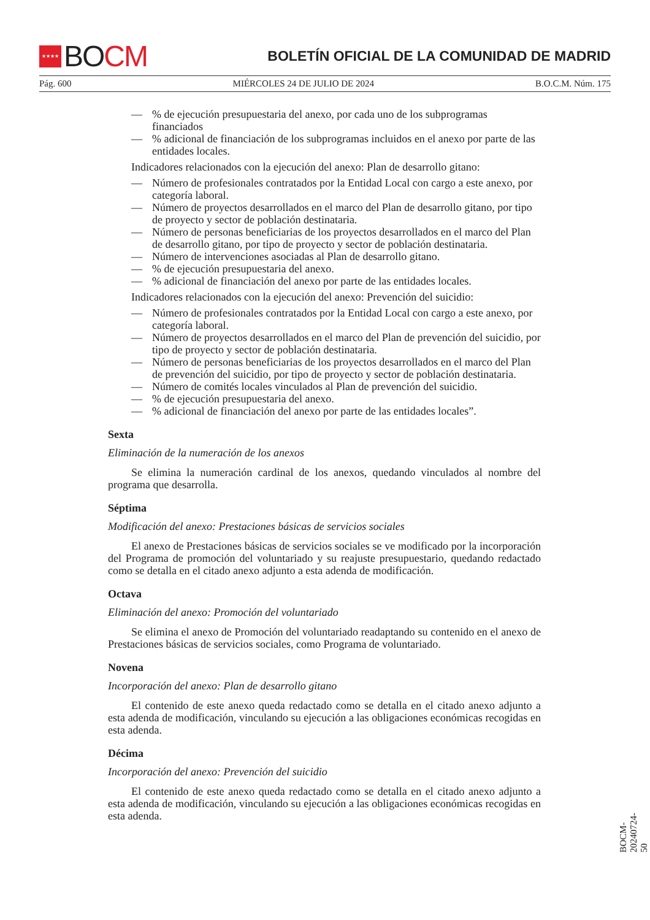★★★★
BO CM
BOLETÍN OFICIAL DE LA COMUNIDAD DE MADRID
Pág. 600 MIÉRCOLES 24 DE JULIO DE 2024 B.O.C.M. Núm. 175
—% de ejecución presupuestaria del anexo, por cada uno de los subprogramas financiados
—% adicional de financiación de los subprogramas incluidos en el anexo por parte de las entidades locales.
Indicadores relacionados con la ejecución del anexo: Plan de desarrollo gitano:
— Número de profesionales contratados por la Entidad Local con cargo a este anexo, por categoría laboral.
— Número de proyectos desarrollados en el marco del Plan de desarrollo gitano, por tipo de proyecto y sector de población destinataria.
— Número de personas beneficiarias de los proyectos desarrollados en el marco del Plan de desarrollo gitano, por tipo de proyecto y sector de población destinataria.
— Número de intervenciones asociadas al Plan de desarrollo gitano.
—% de ejecución presupuestaria del anexo.
—% adicional de financiación del anexo por parte de las entidades locales.
Indicadores relacionados con la ejecución del anexo: Prevención del suicidio:
— Número de profesionales contratados por la Entidad Local con cargo a este anexo, por categoría laboral.
— Número de proyectos desarrollados en el marco del Plan de prevención del suicidio, por tipo de proyecto y sector de población destinataria.
— Número de personas beneficiarias de los proyectos desarrollados en el marco del Plan de prevención del suicidio, por tipo de proyecto y sector de población destinataria.
— Número de comités locales vinculados al Plan de prevención del suicidio.
—% de ejecución presupuestaria del anexo.
—% adicional de financiación del anexo por parte de las entidades locales”.
Sexta
Eliminación de la numeración de los anexos
Se elimina la numeración cardinal de los anexos, quedando vinculados al nombre del programa que desarrolla.
Séptima
Modificación del anexo: Prestaciones básicas de servicios sociales
El anexo de Prestaciones básicas de servicios sociales se ve modificado por la incorporación del Programa de promoción del voluntariado y su reajuste presupuestario, quedando redactado como se detalla en el citado anexo adjunto a esta adenda de modificación.
Octava
Eliminación del anexo: Promoción del voluntariado
Se elimina el anexo de Promoción del voluntariado readaptando su contenido en el anexo de Prestaciones básicas de servicios sociales, como Programa de voluntariado.
Novena
Incorporación del anexo: Plan de desarrollo gitano
El contenido de este anexo queda redactado como se detalla en el citado anexo adjunto a esta adenda de modificación, vinculando su ejecución a las obligaciones económicas recogidas en esta adenda.
Décima
Incorporación del anexo: Prevención del suicidio
El contenido de este anexo queda redactado como se detalla en el citado anexo adjunto a esta adenda de modificación, vinculando su ejecución a las obligaciones económicas recogidas en esta adenda.
BOCM-20240724-50